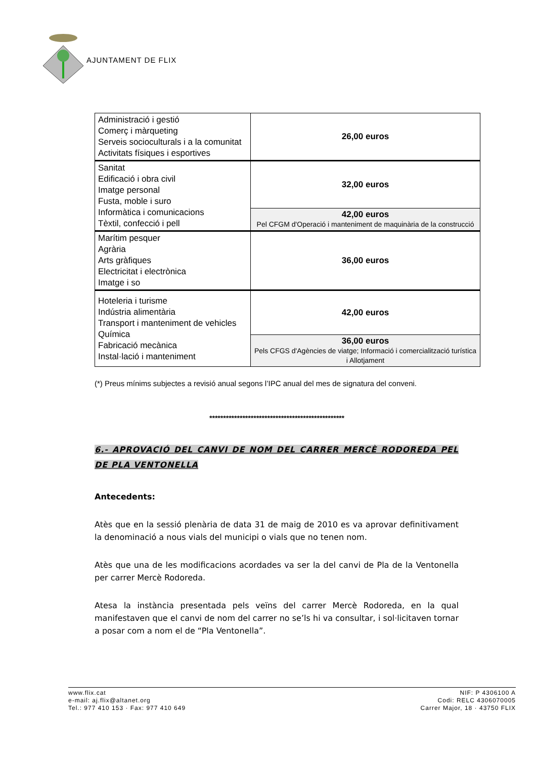AJUNTAMENT DE FLIX
| Administració i gestió Comerç i màrqueting Serveis socioculturals i a la comunitat Activitats físiques i esportives | 26,00 euros |
| Sanitat Edificació i obra civil Imatge personal Fusta, moble i suro Informàtica i comunicacions Tèxtil, confecció i pell | 32,00 euros |
| | 42,00 euros Pel CFGM d'Operació i manteniment de maquinària de la construcció |
| Marítim pesquer Agrària Arts gràfiques Electricitat i electrònica Imatge i so | 36,00 euros |
| Hoteleria i turisme Indústria alimentària Transport i manteniment de vehicles Química Fabricació mecànica Instal·lació i manteniment | 42,00 euros |
| | 36,00 euros Pels CFGS d'Agències de viatge; Informació i comercialització turística i Allotjament |
(*) Preus mínims subjectes a revisió anual segons l’IPC anual del mes de signatura del conveni.
*************************************************
6.- APROVACIÓ DEL CANVI DE NOM DEL CARRER MERCÈ RODOREDA PEL DE PLA VENTONELLA
Antecedents:
Atès que en la sessió plenària de data 31 de maig de 2010 es va aprovar definitivament la denominació a nous vials del municipi o vials que no tenen nom.
Atès que una de les modificacions acordades va ser la del canvi de Pla de la Ventonella per carrer Mercè Rodoreda.
Atesa la instància presentada pels veïns del carrer Mercè Rodoreda, en la qual manifestaven que el canvi de nom del carrer no se’ls hi va consultar, i sol·licitaven tornar a posar com a nom el de “Pla Ventonella”.
www.flix.cat
e-mail: aj.flix@altanet.org
Tel.: 977 410 153 · Fax: 977 410 649
NIF: P 4306100 A
Codi: RELC 4306070005
Carrer Major, 18 · 43750 FLIX